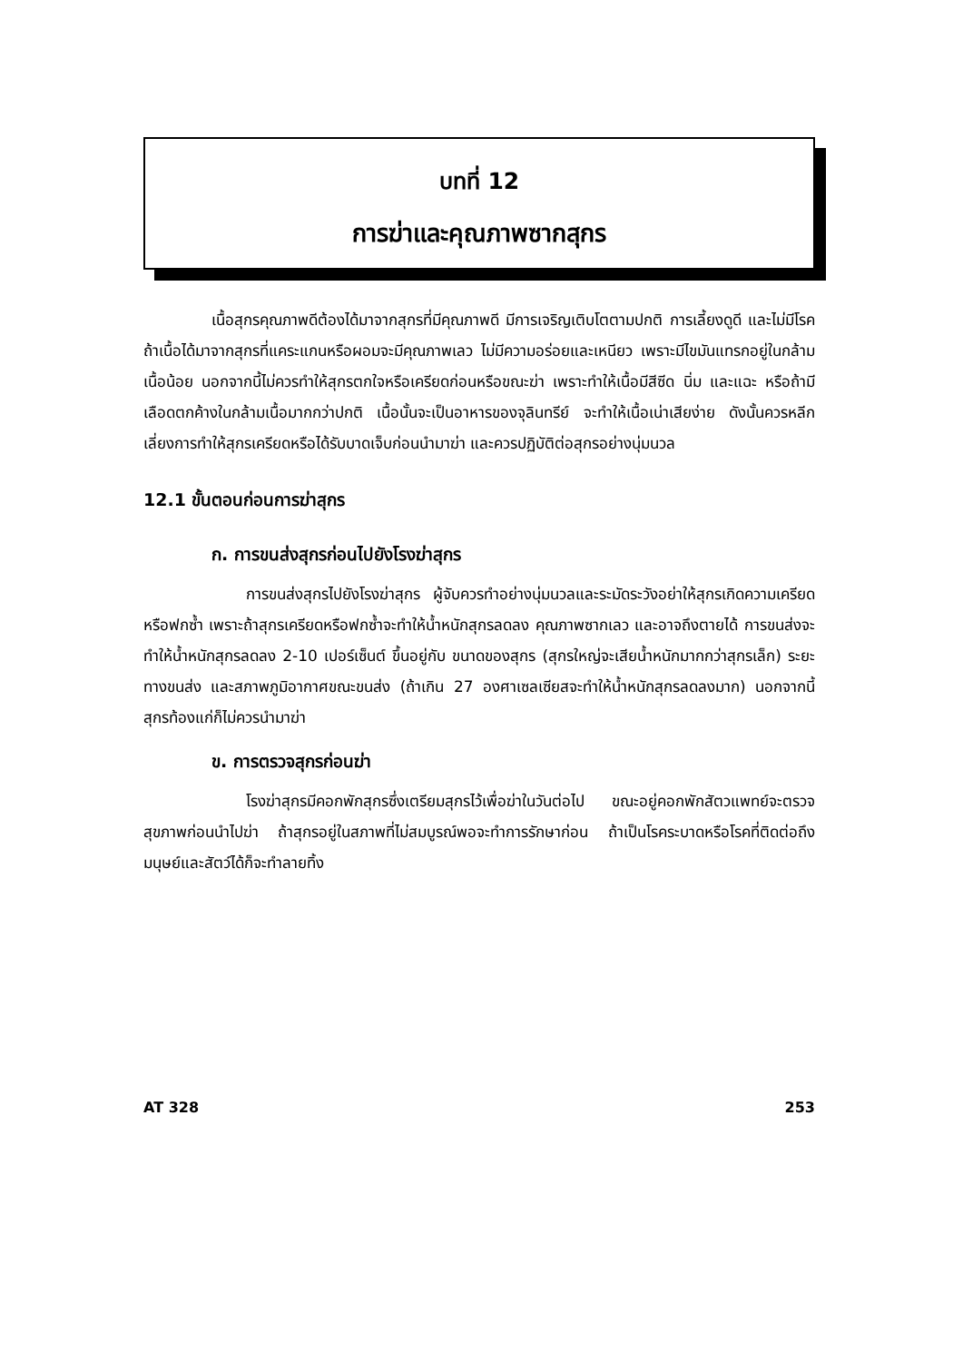บทที่ 12
การฆ่าและคุณภาพซากสุกร
เนื้อสุกรคุณภาพดีต้องได้มาจากสุกรที่มีคุณภาพดี มีการเจริญเติบโตตามปกติ การเลี้ยงดูดี และไม่มีโรค ถ้าเนื้อได้มาจากสุกรที่แคระแกนหรือผอมจะมีคุณภาพเลว ไม่มีความอร่อยและเหนียว เพราะมีไขมันแทรกอยู่ในกล้ามเนื้อน้อย นอกจากนี้ไม่ควรทำให้สุกรตกใจหรือเครียดก่อนหรือขณะฆ่า เพราะทำให้เนื้อมีสีซีด นิ่ม และแฉะ หรือถ้ามีเลือดตกค้างในกล้ามเนื้อมากกว่าปกติ เนื้อนั้นจะเป็นอาหารของจุลินทรีย์ จะทำให้เนื้อเน่าเสียง่าย ดังนั้นควรหลีกเลี่ยงการทำให้สุกรเครียดหรือได้รับบาดเจ็บก่อนนำมาฆ่า และควรปฏิบัติต่อสุกรอย่างนุ่มนวล
12.1 ขั้นตอนก่อนการฆ่าสุกร
ก. การขนส่งสุกรก่อนไปยังโรงฆ่าสุกร
การขนส่งสุกรไปยังโรงฆ่าสุกร ผู้จับควรทำอย่างนุ่มนวลและระมัดระวังอย่าให้สุกรเกิดความเครียดหรือฟกซ้ำ เพราะถ้าสุกรเครียดหรือฟกซ้ำจะทำให้น้ำหนักสุกรลดลง คุณภาพซากเลว และอาจถึงตายได้ การขนส่งจะทำให้น้ำหนักสุกรลดลง 2-10 เปอร์เซ็นต์ ขึ้นอยู่กับ ขนาดของสุกร (สุกรใหญ่จะเสียน้ำหนักมากกว่าสุกรเล็ก) ระยะทางขนส่ง และสภาพภูมิอากาศขณะขนส่ง (ถ้าเกิน 27 องศาเซลเซียสจะทำให้น้ำหนักสุกรลดลงมาก) นอกจากนี้สุกรท้องแก่ก็ไม่ควรนำมาฆ่า
ข. การตรวจสุกรก่อนฆ่า
โรงฆ่าสุกรมีคอกพักสุกรซึ่งเตรียมสุกรไว้เพื่อฆ่าในวันต่อไป ขณะอยู่คอกพักสัตวแพทย์จะตรวจสุขภาพก่อนนำไปฆ่า ถ้าสุกรอยู่ในสภาพที่ไม่สมบูรณ์พอจะทำการรักษาก่อน ถ้าเป็นโรคระบาดหรือโรคที่ติดต่อถึงมนุษย์และสัตว์ได้ก็จะทำลายทิ้ง
AT 328 253